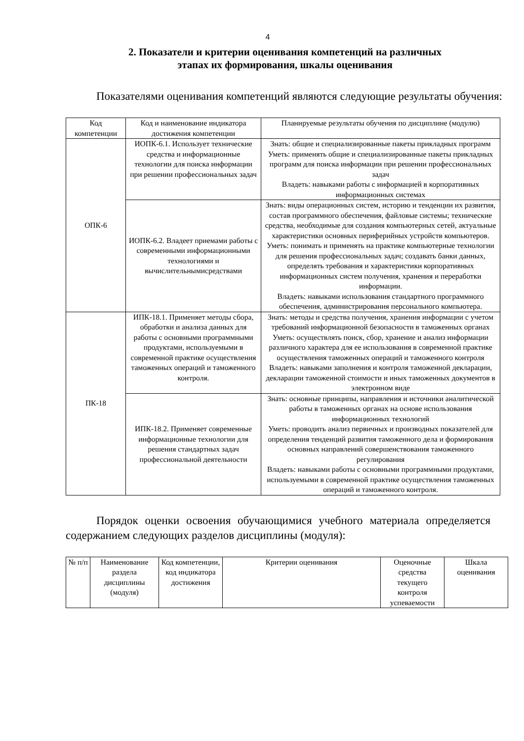4
2. Показатели и критерии оценивания компетенций на различных
этапах их формирования, шкалы оценивания
Показателями оценивания компетенций являются следующие результаты обучения:
| Код компетенции | Код и наименование индикатора достижения компетенции | Планируемые результаты обучения по дисциплине (модулю) |
| --- | --- | --- |
| ОПК-6 | ИОПК-6.1. Использует технические средства и информационные технологии для поиска информации при решении профессиональных задач | Знать: общие и специализированные пакеты прикладных программ Уметь: применять общие и специализированные пакеты прикладных программ для поиска информации при решении профессиональных задач Владеть: навыками работы с информацией в корпоративных информационных системах |
| | ИОПК-6.2. Владеет приемами работы с современными информационными технологиями и вычислительнымисредствами | Знать: виды операционных систем, историю и тенденции их развития, состав программного обеспечения, файловые системы; технические средства, необходимые для создания компьютерных сетей, актуальные характеристики основных периферийных устройств компьютеров. Уметь: понимать и применять на практике компьютерные технологии для решения профессиональных задач; создавать банки данных, определять требования и характеристики корпоративных информационных систем получения, хранения и переработки информации. Владеть: навыками использования стандартного программного обеспечения, администрирования персонального компьютера. |
| ПК-18 | ИПК-18.1. Применяет методы сбора, обработки и анализа данных для работы с основными программными продуктами, используемыми в современной практике осуществления таможенных операций и таможенного контроля. | Знать: методы и средства получения, хранения информации с учетом требований информационной безопасности в таможенных органах Уметь: осуществлять поиск, сбор, хранение и анализ информации различного характера для ее использования в современной практике осуществления таможенных операций и таможенного контроля Владеть: навыками заполнения и контроля таможенной декларации, декларации таможенной стоимости и иных таможенных документов в электронном виде |
| | ИПК-18.2. Применяет современные информационные технологии для решения стандартных задач профессиональной деятельности | Знать: основные принципы, направления и источники аналитической работы в таможенных органах на основе использования информационных технологий Уметь: проводить анализ первичных и производных показателей для определения тенденций развития таможенного дела и формирования основных направлений совершенствования таможенного регулирования Владеть: навыками работы с основными программными продуктами, используемыми в современной практике осуществления таможенных операций и таможенного контроля. |
Порядок оценки освоения обучающимися учебного материала определяется содержанием следующих разделов дисциплины (модуля):
| № п/п | Наименование раздела дисциплины (модуля) | Код компетенции, код индикатора достижения | Критерии оценивания | Оценочные средства текущего контроля успеваемости | Шкала оценивания |
| --- | --- | --- | --- | --- | --- |